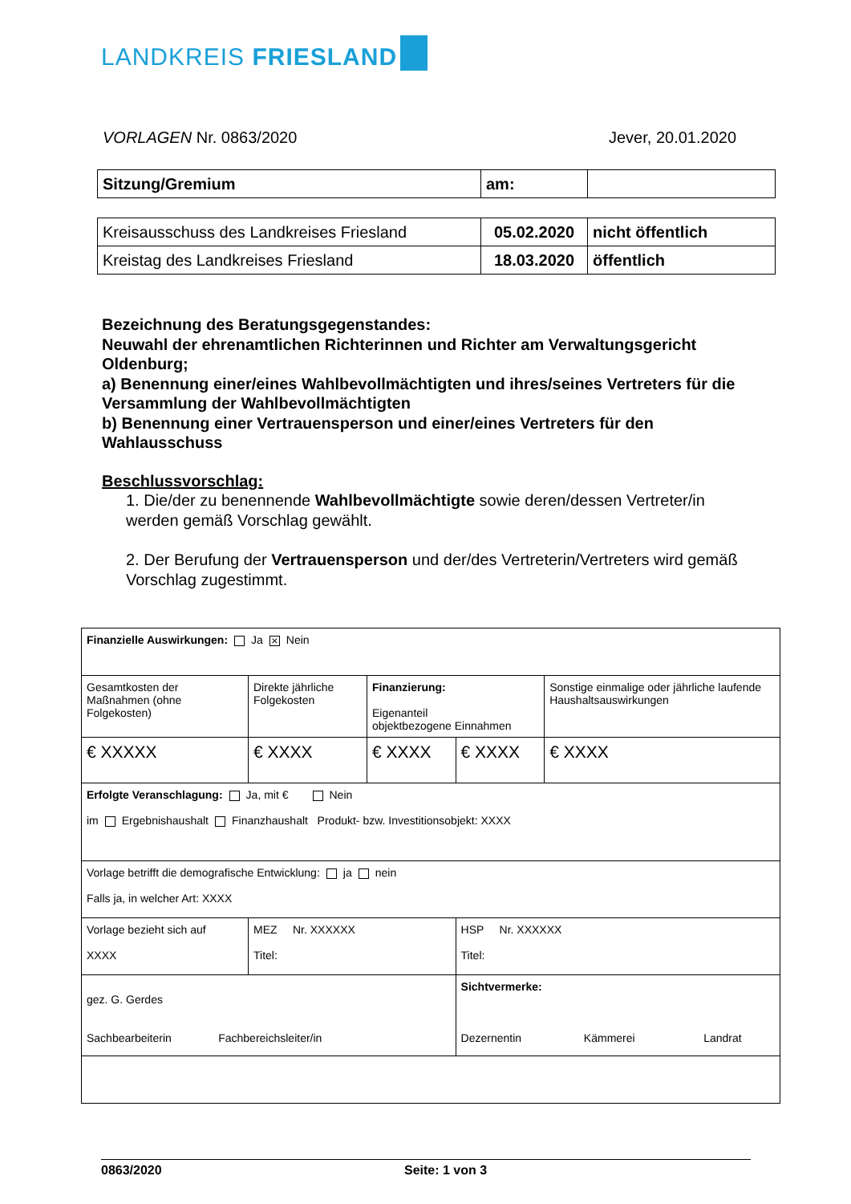LANDKREIS FRIESLAND
VORLAGEN Nr. 0863/2020 Jever, 20.01.2020
| Sitzung/Gremium | am: | |
| Kreisausschuss des Landkreises Friesland | 05.02.2020 | nicht öffentlich |
| Kreistag des Landkreises Friesland | 18.03.2020 | öffentlich |
Bezeichnung des Beratungsgegenstandes:
Neuwahl der ehrenamtlichen Richterinnen und Richter am Verwaltungsgericht Oldenburg;
a) Benennung einer/eines Wahlbevollmächtigten und ihres/seines Vertreters für die Versammlung der Wahlbevollmächtigten
b) Benennung einer Vertrauensperson und einer/eines Vertreters für den Wahlausschuss
Beschlussvorschlag:
1. Die/der zu benennende Wahlbevollmächtigte sowie deren/dessen Vertreter/in werden gemäß Vorschlag gewählt.
2. Der Berufung der Vertrauensperson und der/des Vertreterin/Vertreters wird gemäß Vorschlag zugestimmt.
| Finanzielle Auswirkungen: Ja × Nein | | | | |
| Gesamtkosten der Maßnahmen (ohne Folgekosten) | Direkte jährliche Folgekosten | Finanzierung: Eigenanteil objektbezogene Einnahmen | | Sonstige einmalige oder jährliche laufende Haushaltsauswirkungen |
| € XXXXX | € XXXX | € XXXX | € XXXX | € XXXX |
| Erfolgte Veranschlagung: Ja, mit € Nein im Ergebnishaushalt Finanzhaushalt Produkt- bzw. Investitionsobjekt: XXXX | | | | |
| Vorlage betrifft die demografische Entwicklung: ja nein Falls ja, in welcher Art: XXXX | | | | |
| Vorlage bezieht sich auf XXXX | MEZ Nr. XXXXXX Titel: | | HSP Nr. XXXXXX Titel: | |
| gez. G. Gerdes Sachbearbeiterin Fachbereichsleiter/in | | | Sichtvermerke: Dezernentin Kämmerei Landrat | |
0863/2020 Seite: 1 von 3